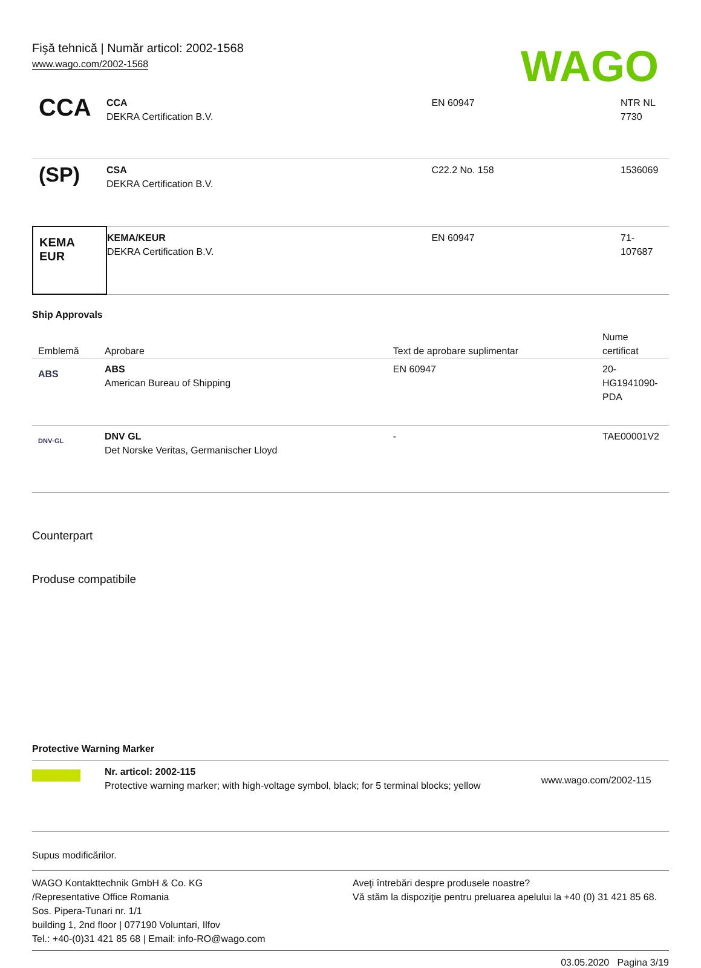Fişă tehnică | Număr articol: 2002-1568
www.wago.com/2002-1568
WAGO
| CCA | CCA DEKRA Certification B.V. | EN 60947 | NTR NL 7730 |
| (SP) | CSA DEKRA Certification B.V. | C22.2 No. 158 | 1536069 |
| KEMA EUR | KEMA/KEUR DEKRA Certification B.V. | EN 60947 | 71- 107687 |
Ship Approvals
| Emblemă | Aprobare | Text de aprobare suplimentar | Nume certificat |
| --- | --- | --- | --- |
| ABS | ABS American Bureau of Shipping | EN 60947 | 20- HG1941090- PDA |
| DNV·GL | DNV GL Det Norske Veritas, Germanischer Lloyd | - | TAE00001V2 |
Counterpart
Produse compatibile
Protective Warning Marker
| | Nr. articol: 2002-115 Protective warning marker; with high-voltage symbol, black; for 5 terminal blocks; yellow | www.wago.com/2002-115 |
Supus modificărilor.
WAGO Kontakttechnik GmbH & Co. KG
/Representative Office Romania
Sos. Pipera-Tunari nr. 1/1
building 1, 2nd floor | 077190 Voluntari, Ilfov
Tel.: +40-(0)31 421 85 68 | Email: info-RO@wago.com
Aveţi întrebări despre produsele noastre?
Vă stăm la dispoziţie pentru preluarea apelului la +40 (0) 31 421 85 68.
03.05.2020 Pagina 3/19